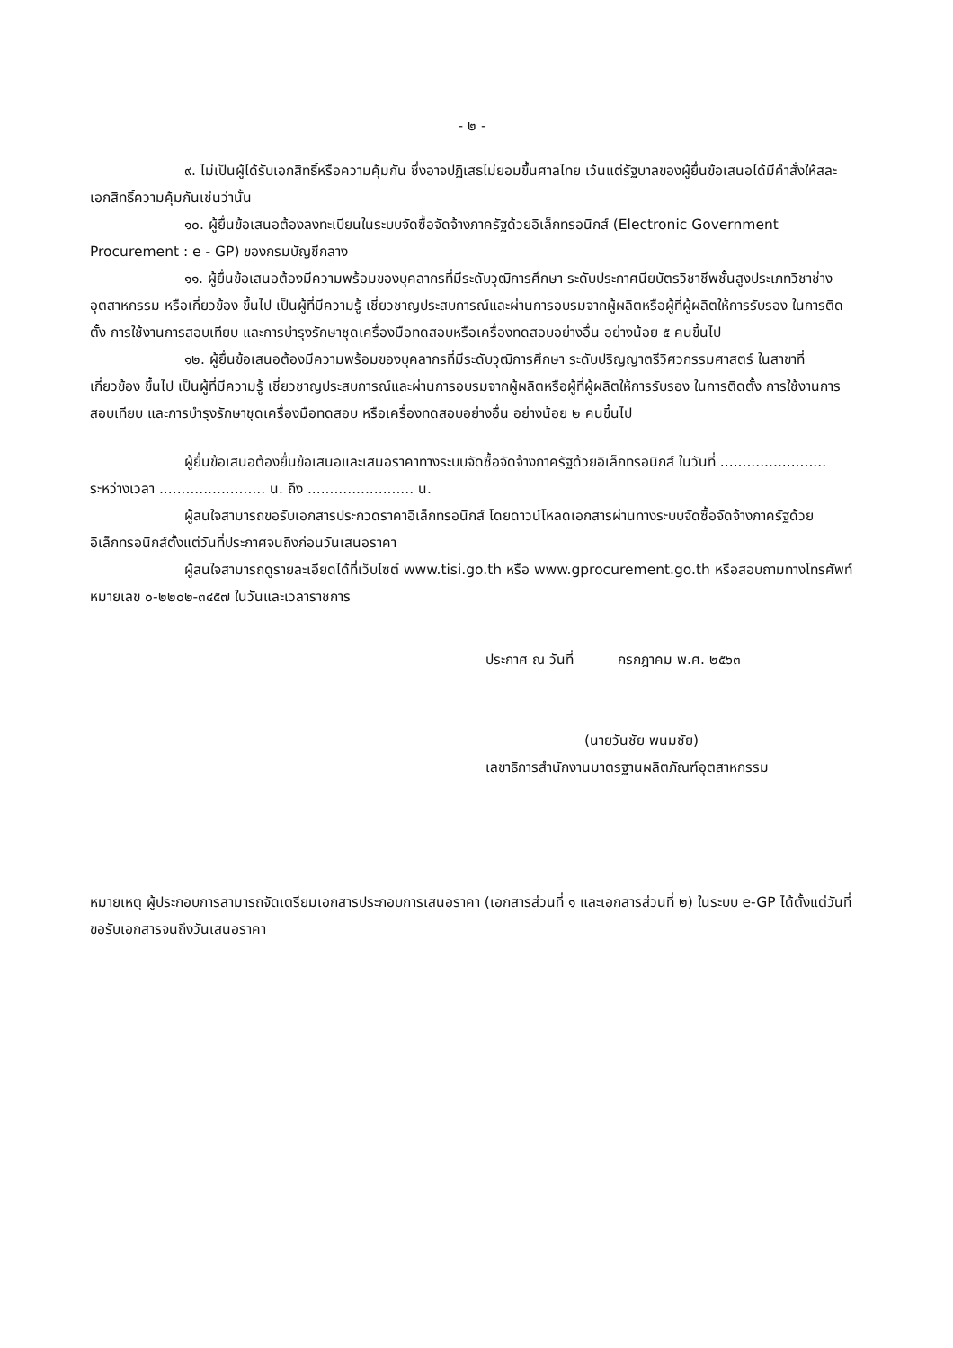- ๒ -
๙. ไม่เป็นผู้ได้รับเอกสิทธิ์หรือความคุ้มกัน ซึ่งอาจปฏิเสธไม่ยอมขึ้นศาลไทย เว้นแต่รัฐบาลของผู้ยื่นข้อเสนอได้มีคำสั่งให้สละเอกสิทธิ์ความคุ้มกันเช่นว่านั้น
๑๐. ผู้ยื่นข้อเสนอต้องลงทะเบียนในระบบจัดซื้อจัดจ้างภาครัฐด้วยอิเล็กทรอนิกส์ (Electronic Government Procurement : e - GP) ของกรมบัญชีกลาง
๑๑. ผู้ยื่นข้อเสนอต้องมีความพร้อมของบุคลากรที่มีระดับวุฒิการศึกษา ระดับประกาศนียบัตรวิชาชีพชั้นสูงประเภทวิชาช่างอุตสาหกรรม หรือเกี่ยวข้อง ขึ้นไป เป็นผู้ที่มีความรู้ เชี่ยวชาญประสบการณ์และผ่านการอบรมจากผู้ผลิตหรือผู้ที่ผู้ผลิตให้การรับรอง ในการติดตั้ง การใช้งานการสอบเทียบ และการบำรุงรักษาชุดเครื่องมือทดสอบหรือเครื่องทดสอบอย่างอื่น อย่างน้อย ๕ คนขึ้นไป
๑๒. ผู้ยื่นข้อเสนอต้องมีความพร้อมของบุคลากรที่มีระดับวุฒิการศึกษา ระดับปริญญาตรีวิศวกรรมศาสตร์ ในสาขาที่เกี่ยวข้อง ขึ้นไป เป็นผู้ที่มีความรู้ เชี่ยวชาญประสบการณ์และผ่านการอบรมจากผู้ผลิตหรือผู้ที่ผู้ผลิตให้การรับรอง ในการติดตั้ง การใช้งานการสอบเทียบ และการบำรุงรักษาชุดเครื่องมือทดสอบ หรือเครื่องทดสอบอย่างอื่น อย่างน้อย ๒ คนขึ้นไป
ผู้ยื่นข้อเสนอต้องยื่นข้อเสนอและเสนอราคาทางระบบจัดซื้อจัดจ้างภาครัฐด้วยอิเล็กทรอนิกส์ ในวันที่ ........................ ระหว่างเวลา ........................ น. ถึง ........................ น.
ผู้สนใจสามารถขอรับเอกสารประกวดราคาอิเล็กทรอนิกส์ โดยดาวน์โหลดเอกสารผ่านทางระบบจัดซื้อจัดจ้างภาครัฐด้วยอิเล็กทรอนิกส์ตั้งแต่วันที่ประกาศจนถึงก่อนวันเสนอราคา
ผู้สนใจสามารถดูรายละเอียดได้ที่เว็บไซต์ www.tisi.go.th หรือ www.gprocurement.go.th หรือสอบถามทางโทรศัพท์หมายเลข ๐-๒๒๐๒-๓๔๕๗ ในวันและเวลาราชการ
ประกาศ ณ วันที่ กรกฎาคม พ.ศ. ๒๕๖๓
(นายวันชัย พนมชัย)
เลขาธิการสำนักงานมาตรฐานผลิตภัณฑ์อุตสาหกรรม
หมายเหตุ ผู้ประกอบการสามารถจัดเตรียมเอกสารประกอบการเสนอราคา (เอกสารส่วนที่ ๑ และเอกสารส่วนที่ ๒) ในระบบ e-GP ได้ตั้งแต่วันที่ ขอรับเอกสารจนถึงวันเสนอราคา